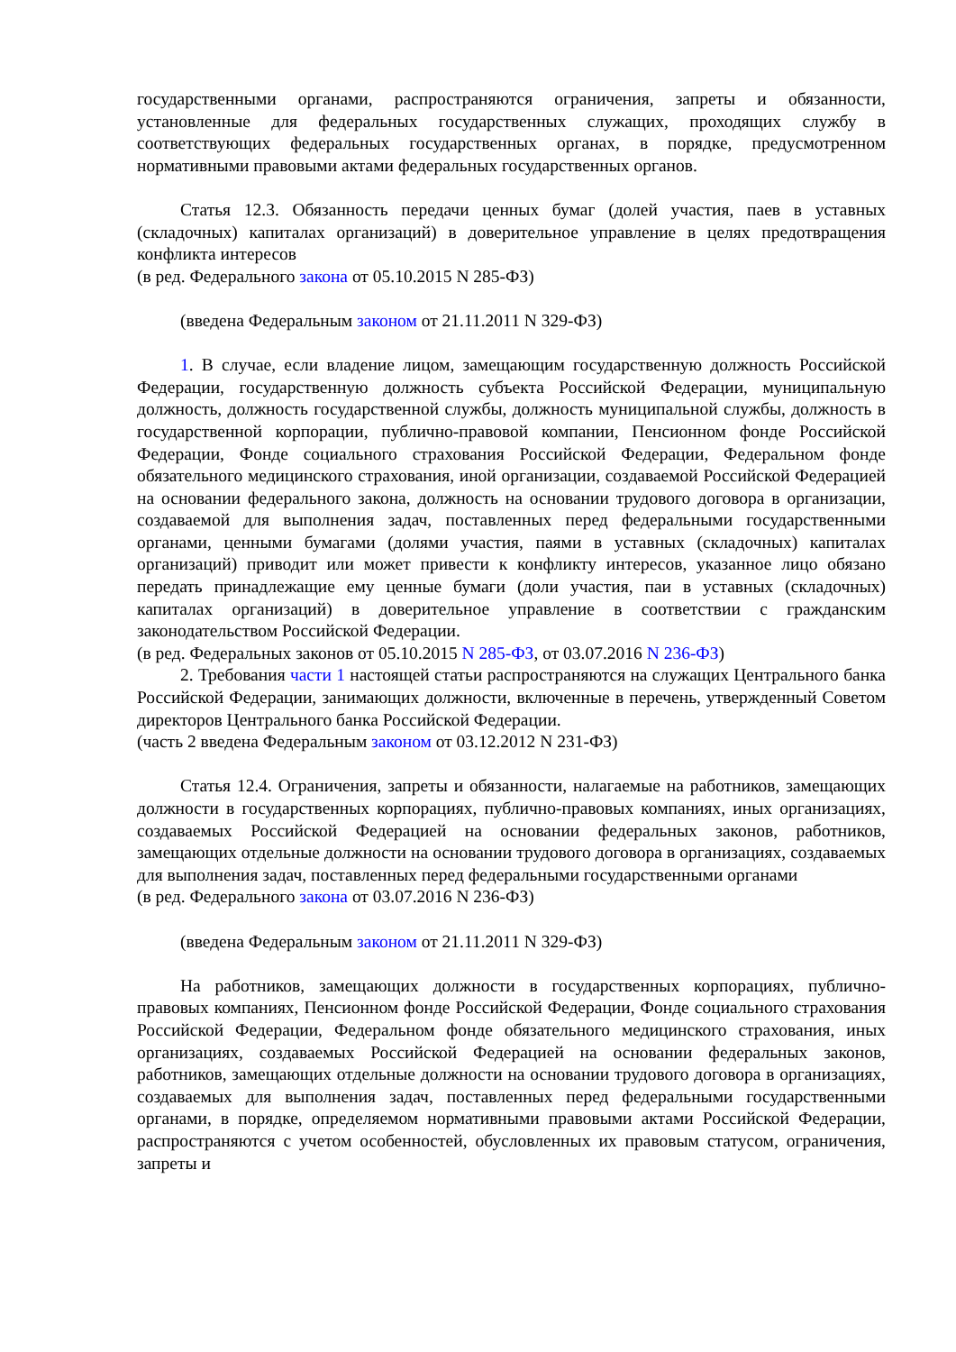государственными органами, распространяются ограничения, запреты и обязанности, установленные для федеральных государственных служащих, проходящих службу в соответствующих федеральных государственных органах, в порядке, предусмотренном нормативными правовыми актами федеральных государственных органов.
Статья 12.3. Обязанность передачи ценных бумаг (долей участия, паев в уставных (складочных) капиталах организаций) в доверительное управление в целях предотвращения конфликта интересов
(в ред. Федерального закона от 05.10.2015 N 285-ФЗ)
(введена Федеральным законом от 21.11.2011 N 329-ФЗ)
1. В случае, если владение лицом, замещающим государственную должность Российской Федерации, государственную должность субъекта Российской Федерации, муниципальную должность, должность государственной службы, должность муниципальной службы, должность в государственной корпорации, публично-правовой компании, Пенсионном фонде Российской Федерации, Фонде социального страхования Российской Федерации, Федеральном фонде обязательного медицинского страхования, иной организации, создаваемой Российской Федерацией на основании федерального закона, должность на основании трудового договора в организации, создаваемой для выполнения задач, поставленных перед федеральными государственными органами, ценными бумагами (долями участия, паями в уставных (складочных) капиталах организаций) приводит или может привести к конфликту интересов, указанное лицо обязано передать принадлежащие ему ценные бумаги (доли участия, паи в уставных (складочных) капиталах организаций) в доверительное управление в соответствии с гражданским законодательством Российской Федерации.
(в ред. Федеральных законов от 05.10.2015 N 285-ФЗ, от 03.07.2016 N 236-ФЗ)
2. Требования части 1 настоящей статьи распространяются на служащих Центрального банка Российской Федерации, занимающих должности, включенные в перечень, утвержденный Советом директоров Центрального банка Российской Федерации.
(часть 2 введена Федеральным законом от 03.12.2012 N 231-ФЗ)
Статья 12.4. Ограничения, запреты и обязанности, налагаемые на работников, замещающих должности в государственных корпорациях, публично-правовых компаниях, иных организациях, создаваемых Российской Федерацией на основании федеральных законов, работников, замещающих отдельные должности на основании трудового договора в организациях, создаваемых для выполнения задач, поставленных перед федеральными государственными органами
(в ред. Федерального закона от 03.07.2016 N 236-ФЗ)
(введена Федеральным законом от 21.11.2011 N 329-ФЗ)
На работников, замещающих должности в государственных корпорациях, публично-правовых компаниях, Пенсионном фонде Российской Федерации, Фонде социального страхования Российской Федерации, Федеральном фонде обязательного медицинского страхования, иных организациях, создаваемых Российской Федерацией на основании федеральных законов, работников, замещающих отдельные должности на основании трудового договора в организациях, создаваемых для выполнения задач, поставленных перед федеральными государственными органами, в порядке, определяемом нормативными правовыми актами Российской Федерации, распространяются с учетом особенностей, обусловленных их правовым статусом, ограничения, запреты и